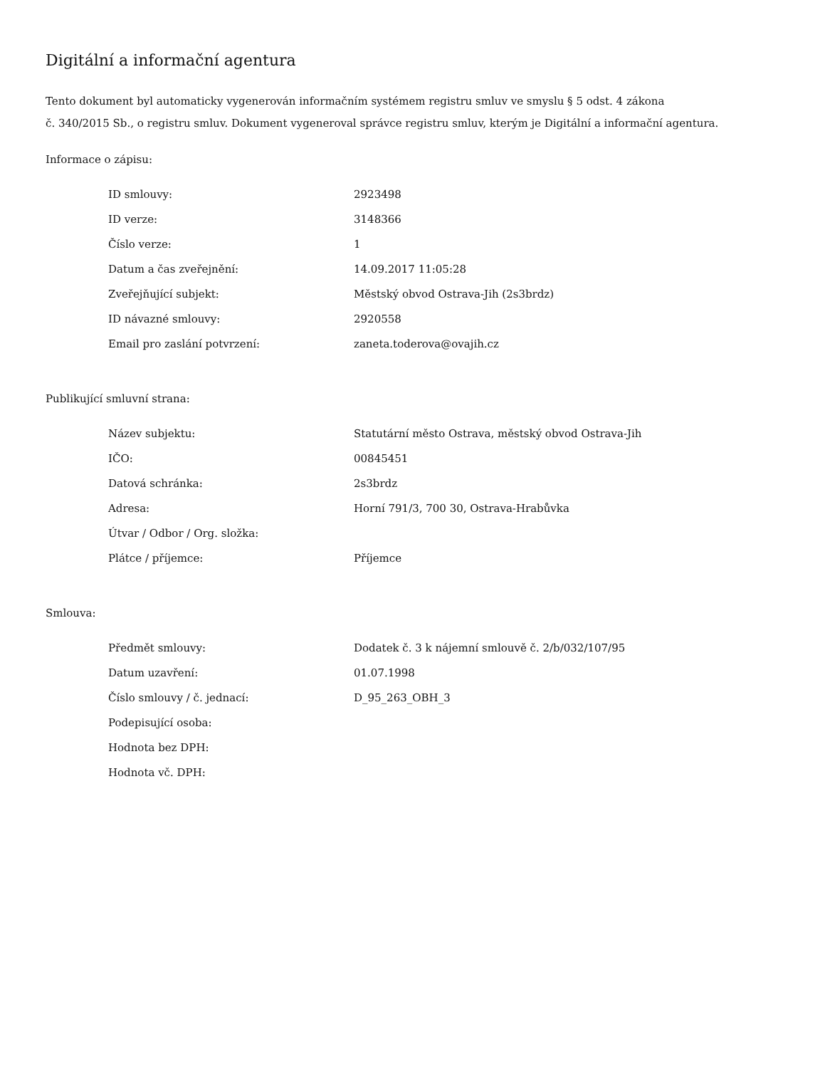Digitální a informační agentura
Tento dokument byl automaticky vygenerován informačním systémem registru smluv ve smyslu § 5 odst. 4 zákona
č. 340/2015 Sb., o registru smluv. Dokument vygeneroval správce registru smluv, kterým je Digitální a informační agentura.
Informace o zápisu:
| ID smlouvy: | 2923498 |
| ID verze: | 3148366 |
| Číslo verze: | 1 |
| Datum a čas zveřejnění: | 14.09.2017 11:05:28 |
| Zveřejňující subjekt: | Městský obvod Ostrava-Jih (2s3brdz) |
| ID návazné smlouvy: | 2920558 |
| Email pro zaslání potvrzení: | zaneta.toderova@ovajih.cz |
Publikující smluvní strana:
| Název subjektu: | Statutární město Ostrava, městský obvod Ostrava-Jih |
| IČO: | 00845451 |
| Datová schránka: | 2s3brdz |
| Adresa: | Horní 791/3, 700 30, Ostrava-Hrabůvka |
| Útvar / Odbor / Org. složka: | |
| Plátce / příjemce: | Příjemce |
Smlouva:
| Předmět smlouvy: | Dodatek č. 3 k nájemní smlouvě č. 2/b/032/107/95 |
| Datum uzavření: | 01.07.1998 |
| Číslo smlouvy / č. jednací: | D_95_263_OBH_3 |
| Podepisující osoba: | |
| Hodnota bez DPH: | |
| Hodnota vč. DPH: | |